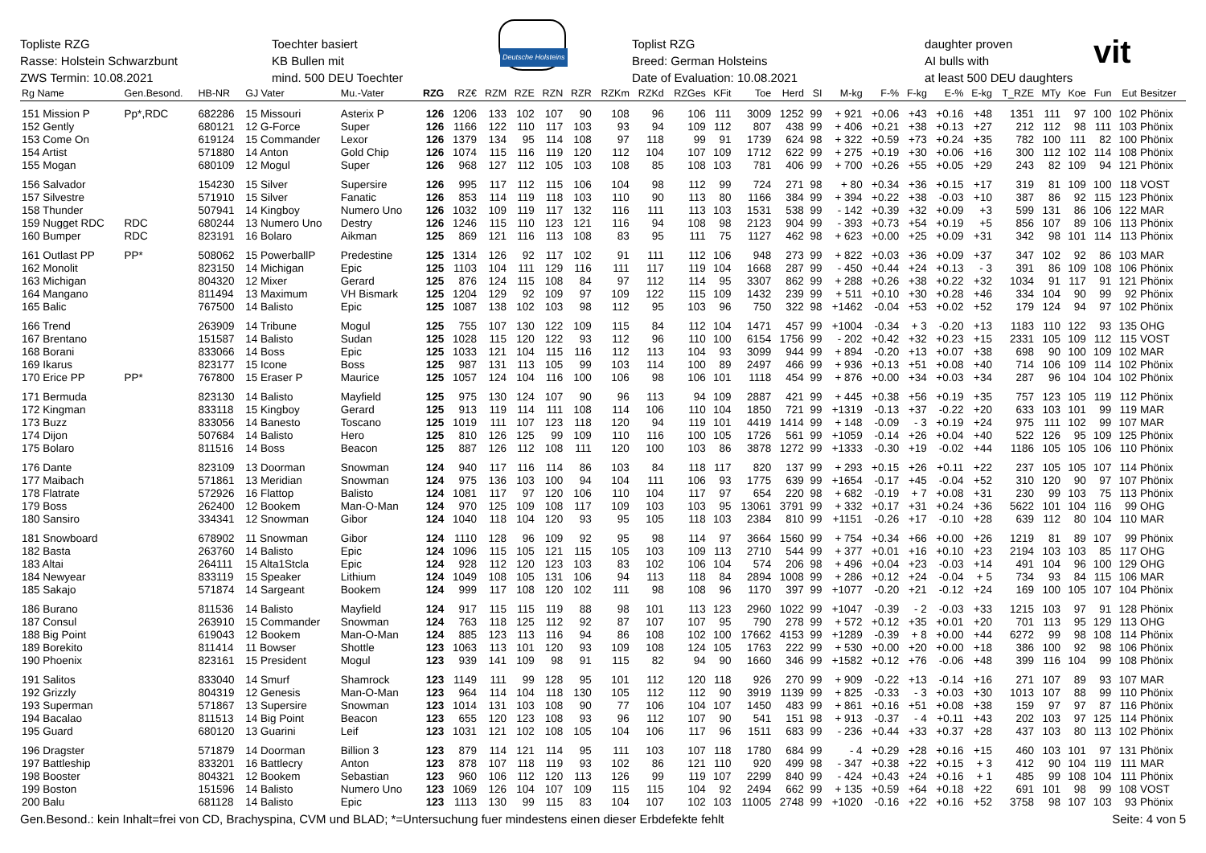Topliste RZG
Rasse: Holstein Schwarzbunt
ZWS Termin: 10.08.2021
Toechter basiert
KB Bullen mit
mind. 500 DEU Toechter
Deutsche Holsteins
Toplist RZG
Breed: German Holsteins
Date of Evaluation: 10.08.2021
daughter proven
AI bulls with
at least 500 DEU daughters
vit
| Rg Name | Gen.Besond. | HB-NR | GJ Vater | Mu.-Vater | RZG | RZ€ | RZM | RZE | RZN | RZR | RZKm | RZKd | RZGes | KFit | Toe | Herd | SI | M-kg | F-% | F-kg | E-% | E-kg | T_RZE | MTy | Koe | Fun | Eut | Besitzer |
| --- | --- | --- | --- | --- | --- | --- | --- | --- | --- | --- | --- | --- | --- | --- | --- | --- | --- | --- | --- | --- | --- | --- | --- | --- | --- | --- | --- | --- |
| 151 Mission P | Pp*,RDC | 682286 | 15 Missouri | Asterix P | 126 | 1206 | 133 | 102 | 107 | 90 | 108 | 96 | 106 | 111 | 3009 | 1252 | 99 | + 921 | +0.06 | +43 | +0.16 | +48 | 1351 | 111 | 97 | 100 | 102 | Phönix |
| 152 Gently | | 680121 | 12 G-Force | Super | 126 | 1166 | 122 | 110 | 117 | 103 | 93 | 94 | 109 | 112 | 807 | 438 | 99 | + 406 | +0.21 | +38 | +0.13 | +27 | 212 | 112 | 98 | 111 | 103 | Phönix |
| 153 Come On | | 619124 | 15 Commander | Lexor | 126 | 1379 | 134 | 95 | 114 | 108 | 97 | 118 | 99 | 91 | 1739 | 624 | 98 | + 322 | +0.59 | +73 | +0.24 | +35 | 782 | 100 | 111 | 82 | 100 | Phönix |
| 154 Artist | | 571880 | 14 Anton | Gold Chip | 126 | 1074 | 115 | 116 | 119 | 120 | 112 | 104 | 107 | 109 | 1712 | 622 | 99 | + 275 | +0.19 | +30 | +0.06 | +16 | 300 | 112 | 102 | 114 | 108 | Phönix |
| 155 Mogan | | 680109 | 12 Mogul | Super | 126 | 968 | 127 | 112 | 105 | 103 | 108 | 85 | 108 | 103 | 781 | 406 | 99 | + 700 | +0.26 | +55 | +0.05 | +29 | 243 | 82 | 109 | 94 | 121 | Phönix |
| 156 Salvador | | 154230 | 15 Silver | Supersire | 126 | 995 | 117 | 112 | 115 | 106 | 104 | 98 | 112 | 99 | 724 | 271 | 98 | + 80 | +0.34 | +36 | +0.15 | +17 | 319 | 81 | 109 | 100 | 118 | VOST |
| 157 Silvestre | | 571910 | 15 Silver | Fanatic | 126 | 853 | 114 | 119 | 118 | 103 | 110 | 90 | 113 | 80 | 1166 | 384 | 99 | + 394 | +0.22 | +38 | -0.03 | +10 | 387 | 86 | 92 | 115 | 123 | Phönix |
| 158 Thunder | | 507941 | 14 Kingboy | Numero Uno | 126 | 1032 | 109 | 119 | 117 | 132 | 116 | 111 | 113 | 103 | 1531 | 538 | 99 | - 142 | +0.39 | +32 | +0.09 | +3 | 599 | 131 | 86 | 106 | 122 | MAR |
| 159 Nugget RDC | RDC | 680244 | 13 Numero Uno | Destry | 126 | 1246 | 115 | 110 | 123 | 121 | 116 | 94 | 108 | 98 | 2123 | 904 | 99 | - 393 | +0.73 | +54 | +0.19 | +5 | 856 | 107 | 89 | 106 | 113 | Phönix |
| 160 Bumper | RDC | 823191 | 16 Bolaro | Aikman | 125 | 869 | 121 | 116 | 113 | 108 | 83 | 95 | 111 | 75 | 1127 | 462 | 98 | + 623 | +0.00 | +25 | +0.09 | +31 | 342 | 98 | 101 | 114 | 113 | Phönix |
| 161 Outlast PP | PP* | 508062 | 15 PowerballP | Predestine | 125 | 1314 | 126 | 92 | 117 | 102 | 91 | 111 | 112 | 106 | 948 | 273 | 99 | + 822 | +0.03 | +36 | +0.09 | +37 | 347 | 102 | 92 | 86 | 103 | MAR |
| 162 Monolit | | 823150 | 14 Michigan | Epic | 125 | 1103 | 104 | 111 | 129 | 116 | 111 | 117 | 119 | 104 | 1668 | 287 | 99 | - 450 | +0.44 | +24 | +0.13 | - 3 | 391 | 86 | 109 | 108 | 106 | Phönix |
| 163 Michigan | | 804320 | 12 Mixer | Gerard | 125 | 876 | 124 | 115 | 108 | 84 | 97 | 112 | 114 | 95 | 3307 | 862 | 99 | + 288 | +0.26 | +38 | +0.22 | +32 | 1034 | 91 | 117 | 91 | 121 | Phönix |
| 164 Mangano | | 811494 | 13 Maximum | VH Bismark | 125 | 1204 | 129 | 92 | 109 | 97 | 109 | 122 | 115 | 109 | 1432 | 239 | 99 | + 511 | +0.10 | +30 | +0.28 | +46 | 334 | 104 | 90 | 99 | 92 | Phönix |
| 165 Balic | | 767500 | 14 Balisto | Epic | 125 | 1087 | 138 | 102 | 103 | 98 | 112 | 95 | 103 | 96 | 750 | 322 | 98 | +1462 | -0.04 | +53 | +0.02 | +52 | 179 | 124 | 94 | 97 | 102 | Phönix |
| 166 Trend | | 263909 | 14 Tribune | Mogul | 125 | 755 | 107 | 130 | 122 | 109 | 115 | 84 | 112 | 104 | 1471 | 457 | 99 | +1004 | -0.34 | + 3 | -0.20 | +13 | 1183 | 110 | 122 | 93 | 135 | OHG |
| 167 Brentano | | 151587 | 14 Balisto | Sudan | 125 | 1028 | 115 | 120 | 122 | 93 | 112 | 96 | 110 | 100 | 6154 | 1756 | 99 | - 202 | +0.42 | +32 | +0.23 | +15 | 2331 | 105 | 109 | 112 | 115 | VOST |
| 168 Borani | | 833066 | 14 Boss | Epic | 125 | 1033 | 121 | 104 | 115 | 116 | 112 | 113 | 104 | 93 | 3099 | 944 | 99 | + 894 | -0.20 | +13 | +0.07 | +38 | 698 | 90 | 100 | 109 | 102 | MAR |
| 169 Ikarus | | 823177 | 15 Icone | Boss | 125 | 987 | 131 | 113 | 105 | 99 | 103 | 114 | 100 | 89 | 2497 | 466 | 99 | + 936 | +0.13 | +51 | +0.08 | +40 | 714 | 106 | 109 | 114 | 102 | Phönix |
| 170 Erice PP | PP* | 767800 | 15 Eraser P | Maurice | 125 | 1057 | 124 | 104 | 116 | 100 | 106 | 98 | 106 | 101 | 1118 | 454 | 99 | + 876 | +0.00 | +34 | +0.03 | +34 | 287 | 96 | 104 | 104 | 102 | Phönix |
| 171 Bermuda | | 823130 | 14 Balisto | Mayfield | 125 | 975 | 130 | 124 | 107 | 90 | 96 | 113 | 94 | 109 | 2887 | 421 | 99 | + 445 | +0.38 | +56 | +0.19 | +35 | 757 | 123 | 105 | 119 | 112 | Phönix |
| 172 Kingman | | 833118 | 15 Kingboy | Gerard | 125 | 913 | 119 | 114 | 111 | 108 | 114 | 106 | 110 | 104 | 1850 | 721 | 99 | +1319 | -0.13 | +37 | -0.22 | +20 | 633 | 103 | 101 | 99 | 119 | MAR |
| 173 Buzz | | 833056 | 14 Banesto | Toscano | 125 | 1019 | 111 | 107 | 123 | 118 | 120 | 94 | 119 | 101 | 4419 | 1414 | 99 | + 148 | -0.09 | - 3 | +0.19 | +24 | 975 | 111 | 102 | 99 | 107 | MAR |
| 174 Dijon | | 507684 | 14 Balisto | Hero | 125 | 810 | 126 | 125 | 99 | 109 | 110 | 116 | 100 | 105 | 1726 | 561 | 99 | +1059 | -0.14 | +26 | +0.04 | +40 | 522 | 126 | 95 | 109 | 125 | Phönix |
| 175 Bolaro | | 811516 | 14 Boss | Beacon | 125 | 887 | 126 | 112 | 108 | 111 | 120 | 100 | 103 | 86 | 3878 | 1272 | 99 | +1333 | -0.30 | +19 | -0.02 | +44 | 1186 | 105 | 105 | 106 | 110 | Phönix |
| 176 Dante | | 823109 | 13 Doorman | Snowman | 124 | 940 | 117 | 116 | 114 | 86 | 103 | 84 | 118 | 117 | 820 | 137 | 99 | + 293 | +0.15 | +26 | +0.11 | +22 | 237 | 105 | 105 | 107 | 114 | Phönix |
| 177 Maibach | | 571861 | 13 Meridian | Snowman | 124 | 975 | 136 | 103 | 100 | 94 | 104 | 111 | 106 | 93 | 1775 | 639 | 99 | +1654 | -0.17 | +45 | -0.04 | +52 | 310 | 120 | 90 | 97 | 107 | Phönix |
| 178 Flatrate | | 572926 | 16 Flattop | Balisto | 124 | 1081 | 117 | 97 | 120 | 106 | 110 | 104 | 117 | 97 | 654 | 220 | 98 | + 682 | -0.19 | + 7 | +0.08 | +31 | 230 | 99 | 103 | 75 | 113 | Phönix |
| 179 Boss | | 262400 | 12 Bookem | Man-O-Man | 124 | 970 | 125 | 109 | 108 | 117 | 109 | 103 | 103 | 95 | 13061 | 3791 | 99 | + 332 | +0.17 | +31 | +0.24 | +36 | 5622 | 101 | 104 | 116 | 99 | OHG |
| 180 Sansiro | | 334341 | 12 Snowman | Gibor | 124 | 1040 | 118 | 104 | 120 | 93 | 95 | 105 | 118 | 103 | 2384 | 810 | 99 | +1151 | -0.26 | +17 | -0.10 | +28 | 639 | 112 | 80 | 104 | 110 | MAR |
| 181 Snowboard | | 678902 | 11 Snowman | Gibor | 124 | 1110 | 128 | 96 | 109 | 92 | 95 | 98 | 114 | 97 | 3664 | 1560 | 99 | + 754 | +0.34 | +66 | +0.00 | +26 | 1219 | 81 | 89 | 107 | 99 | Phönix |
| 182 Basta | | 263760 | 14 Balisto | Epic | 124 | 1096 | 115 | 105 | 121 | 115 | 105 | 103 | 109 | 113 | 2710 | 544 | 99 | + 377 | +0.01 | +16 | +0.10 | +23 | 2194 | 103 | 103 | 85 | 117 | OHG |
| 183 Altai | | 264111 | 15 Alta1Stcla | Epic | 124 | 928 | 112 | 120 | 123 | 103 | 83 | 102 | 106 | 104 | 574 | 206 | 98 | + 496 | +0.04 | +23 | -0.03 | +14 | 491 | 104 | 96 | 100 | 129 | OHG |
| 184 Newyear | | 833119 | 15 Speaker | Lithium | 124 | 1049 | 108 | 105 | 131 | 106 | 94 | 113 | 118 | 84 | 2894 | 1008 | 99 | + 286 | +0.12 | +24 | -0.04 | + 5 | 734 | 93 | 84 | 115 | 106 | MAR |
| 185 Sakajo | | 571874 | 14 Sargeant | Bookem | 124 | 999 | 117 | 108 | 120 | 102 | 111 | 98 | 108 | 96 | 1170 | 397 | 99 | +1077 | -0.20 | +21 | -0.12 | +24 | 169 | 100 | 105 | 107 | 104 | Phönix |
| 186 Burano | | 811536 | 14 Balisto | Mayfield | 124 | 917 | 115 | 115 | 119 | 88 | 98 | 101 | 113 | 123 | 2960 | 1022 | 99 | +1047 | -0.39 | - 2 | -0.03 | +33 | 1215 | 103 | 97 | 91 | 128 | Phönix |
| 187 Consul | | 263910 | 15 Commander | Snowman | 124 | 763 | 118 | 125 | 112 | 92 | 87 | 107 | 107 | 95 | 790 | 278 | 99 | + 572 | +0.12 | +35 | +0.01 | +20 | 701 | 113 | 95 | 129 | 113 | OHG |
| 188 Big Point | | 619043 | 12 Bookem | Man-O-Man | 124 | 885 | 123 | 113 | 116 | 94 | 86 | 108 | 102 | 100 | 17662 | 4153 | 99 | +1289 | -0.39 | + 8 | +0.00 | +44 | 6272 | 99 | 98 | 108 | 114 | Phönix |
| 189 Borekito | | 811414 | 11 Bowser | Shottle | 123 | 1063 | 113 | 101 | 120 | 93 | 109 | 108 | 124 | 105 | 1763 | 222 | 99 | + 530 | +0.00 | +20 | +0.00 | +18 | 386 | 100 | 92 | 98 | 106 | Phönix |
| 190 Phoenix | | 823161 | 15 President | Mogul | 123 | 939 | 141 | 109 | 98 | 91 | 115 | 82 | 94 | 90 | 1660 | 346 | 99 | +1582 | +0.12 | +76 | -0.06 | +48 | 399 | 116 | 104 | 99 | 108 | Phönix |
| 191 Salitos | | 833040 | 14 Smurf | Shamrock | 123 | 1149 | 111 | 99 | 128 | 95 | 101 | 112 | 120 | 118 | 926 | 270 | 99 | + 909 | -0.22 | +13 | -0.14 | +16 | 271 | 107 | 89 | 93 | 107 | MAR |
| 192 Grizzly | | 804319 | 12 Genesis | Man-O-Man | 123 | 964 | 114 | 104 | 118 | 130 | 105 | 112 | 112 | 90 | 3919 | 1139 | 99 | + 825 | -0.33 | - 3 | +0.03 | +30 | 1013 | 107 | 88 | 99 | 110 | Phönix |
| 193 Superman | | 571867 | 13 Supersire | Snowman | 123 | 1014 | 131 | 103 | 108 | 90 | 77 | 106 | 104 | 107 | 1450 | 483 | 99 | + 861 | +0.16 | +51 | +0.08 | +38 | 159 | 97 | 97 | 87 | 116 | Phönix |
| 194 Bacalao | | 811513 | 14 Big Point | Beacon | 123 | 655 | 120 | 123 | 108 | 93 | 96 | 112 | 107 | 90 | 541 | 151 | 98 | + 913 | -0.37 | - 4 | +0.11 | +43 | 202 | 103 | 97 | 125 | 114 | Phönix |
| 195 Guard | | 680120 | 13 Guarini | Leif | 123 | 1031 | 121 | 102 | 108 | 105 | 104 | 106 | 117 | 96 | 1511 | 683 | 99 | - 236 | +0.44 | +33 | +0.37 | +28 | 437 | 103 | 80 | 113 | 102 | Phönix |
| 196 Dragster | | 571879 | 14 Doorman | Billion 3 | 123 | 879 | 114 | 121 | 114 | 95 | 111 | 103 | 107 | 118 | 1780 | 684 | 99 | - 4 | +0.29 | +28 | +0.16 | +15 | 460 | 103 | 101 | 97 | 131 | Phönix |
| 197 Battleship | | 833201 | 16 Battlecry | Anton | 123 | 878 | 107 | 118 | 119 | 93 | 102 | 86 | 121 | 110 | 920 | 499 | 98 | - 347 | +0.38 | +22 | +0.15 | + 3 | 412 | 90 | 104 | 119 | 111 | MAR |
| 198 Booster | | 804321 | 12 Bookem | Sebastian | 123 | 960 | 106 | 112 | 120 | 113 | 126 | 99 | 119 | 107 | 2299 | 840 | 99 | - 424 | +0.43 | +24 | +0.16 | + 1 | 485 | 99 | 108 | 104 | 111 | Phönix |
| 199 Boston | | 151596 | 14 Balisto | Numero Uno | 123 | 1069 | 126 | 104 | 107 | 109 | 115 | 115 | 104 | 92 | 2494 | 662 | 99 | + 135 | +0.59 | +64 | +0.18 | +22 | 691 | 101 | 98 | 99 | 108 | VOST |
| 200 Balu | | 681128 | 14 Balisto | Epic | 123 | 1113 | 130 | 99 | 115 | 83 | 104 | 107 | 102 | 103 | 11005 | 2748 | 99 | +1020 | -0.16 | +22 | +0.16 | +52 | 3758 | 98 | 107 | 103 | 93 | Phönix |
Gen.Besond.: kein Inhalt=frei von CD, Brachyspina, CVM und BLAD; *=Untersuchung fuer mindestens einen dieser Erbdefekte fehlt Seite: 4 von 5